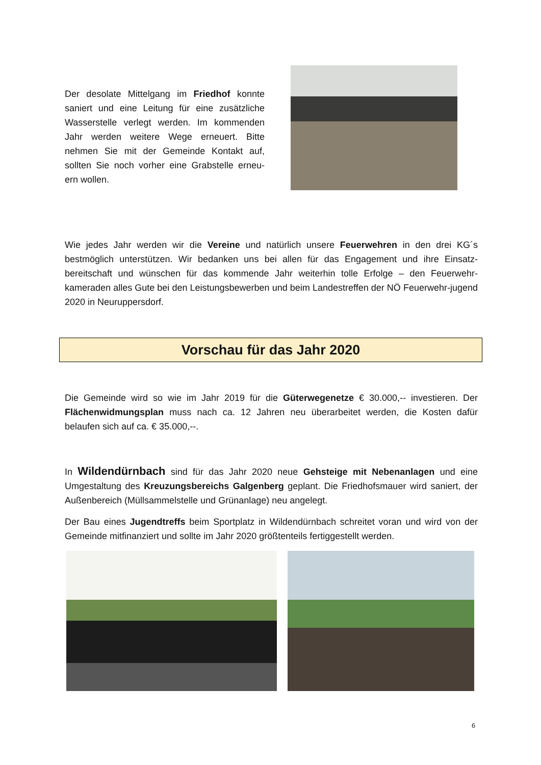Der desolate Mittelgang im Friedhof konnte saniert und eine Leitung für eine zusätzliche Wasserstelle verlegt werden. Im kommenden Jahr werden weitere Wege erneuert. Bitte nehmen Sie mit der Gemeinde Kontakt auf, sollten Sie noch vorher eine Grabstelle erneu-ern wollen.
Wie jedes Jahr werden wir die Vereine und natürlich unsere Feuerwehren in den drei KG´s bestmöglich unterstützen. Wir bedanken uns bei allen für das Engagement und ihre Einsatz-bereitschaft und wünschen für das kommende Jahr weiterhin tolle Erfolge – den Feuerwehr-kameraden alles Gute bei den Leistungsbewerben und beim Landestreffen der NÖ Feuerwehr-jugend 2020 in Neuruppersdorf.
Vorschau für das Jahr 2020
Die Gemeinde wird so wie im Jahr 2019 für die Güterwegenetze € 30.000,-- investieren. Der Flächenwidmungsplan muss nach ca. 12 Jahren neu überarbeitet werden, die Kosten dafür belaufen sich auf ca. € 35.000,--.
In Wildendürnbach sind für das Jahr 2020 neue Gehsteige mit Nebenanlagen und eine Umgestaltung des Kreuzungsbereichs Galgenberg geplant. Die Friedhofsmauer wird saniert, der Außenbereich (Müllsammelstelle und Grünanlage) neu angelegt.
Der Bau eines Jugendtreffs beim Sportplatz in Wildendürnbach schreitet voran und wird von der Gemeinde mitfinanziert und sollte im Jahr 2020 größtenteils fertiggestellt werden.
6